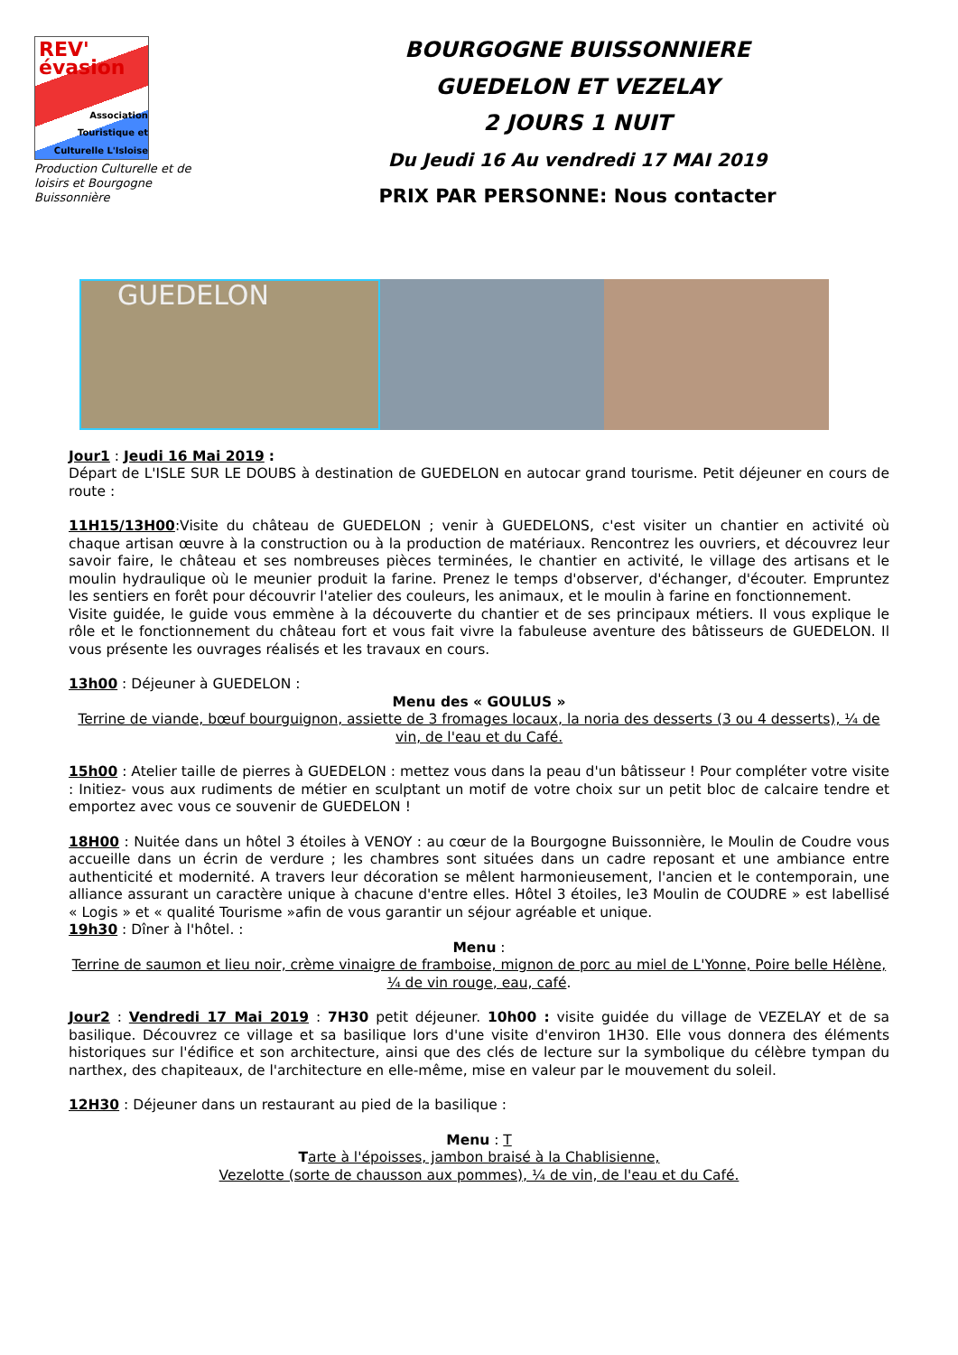REV' évasion
Association
Touristique et
Culturelle L'Isloise
Production Culturelle et de loisirs et Bourgogne Buissonnière
BOURGOGNE BUISSONNIERE
GUEDELON ET VEZELAY
2 JOURS 1 NUIT
Du Jeudi 16 Au vendredi 17 MAI 2019
PRIX PAR PERSONNE: Nous contacter
GUEDELON
Jour1 : Jeudi 16 Mai 2019 :
Départ de L'ISLE SUR LE DOUBS à destination de GUEDELON en autocar grand tourisme. Petit déjeuner en cours de route :
11H15/13H00:Visite du château de GUEDELON ; venir à GUEDELONS, c'est visiter un chantier en activité où chaque artisan œuvre à la construction ou à la production de matériaux. Rencontrez les ouvriers, et découvrez leur savoir faire, le château et ses nombreuses pièces terminées, le chantier en activité, le village des artisans et le moulin hydraulique où le meunier produit la farine. Prenez le temps d'observer, d'échanger, d'écouter. Empruntez les sentiers en forêt pour découvrir l'atelier des couleurs, les animaux, et le moulin à farine en fonctionnement.
Visite guidée, le guide vous emmène à la découverte du chantier et de ses principaux métiers. Il vous explique le rôle et le fonctionnement du château fort et vous fait vivre la fabuleuse aventure des bâtisseurs de GUEDELON. Il vous présente les ouvrages réalisés et les travaux en cours.
13h00 : Déjeuner à GUEDELON :
Menu des « GOULUS »
Terrine de viande, bœuf bourguignon, assiette de 3 fromages locaux, la noria des desserts (3 ou 4 desserts), ¼ de vin, de l'eau et du Café.
15h00 : Atelier taille de pierres à GUEDELON : mettez vous dans la peau d'un bâtisseur ! Pour compléter votre visite : Initiez- vous aux rudiments de métier en sculptant un motif de votre choix sur un petit bloc de calcaire tendre et emportez avec vous ce souvenir de GUEDELON !
18H00 : Nuitée dans un hôtel 3 étoiles à VENOY : au cœur de la Bourgogne Buissonnière, le Moulin de Coudre vous accueille dans un écrin de verdure ; les chambres sont situées dans un cadre reposant et une ambiance entre authenticité et modernité. A travers leur décoration se mêlent harmonieusement, l'ancien et le contemporain, une alliance assurant un caractère unique à chacune d'entre elles. Hôtel 3 étoiles, le3 Moulin de COUDRE » est labellisé « Logis » et « qualité Tourisme »afin de vous garantir un séjour agréable et unique.
19h30 : Dîner à l'hôtel. :
Menu :
Terrine de saumon et lieu noir, crème vinaigre de framboise, mignon de porc au miel de L'Yonne, Poire belle Hélène, ¼ de vin rouge, eau, café.
Jour2 : Vendredi 17 Mai 2019 : 7H30 petit déjeuner. 10h00 : visite guidée du village de VEZELAY et de sa basilique. Découvrez ce village et sa basilique lors d'une visite d'environ 1H30. Elle vous donnera des éléments historiques sur l'édifice et son architecture, ainsi que des clés de lecture sur la symbolique du célèbre tympan du narthex, des chapiteaux, de l'architecture en elle-même, mise en valeur par le mouvement du soleil.
12H30 : Déjeuner dans un restaurant au pied de la basilique :
Menu : T
Tarte à l'époisses, jambon braisé à la Chablisienne,
Vezelotte (sorte de chausson aux pommes), ¼ de vin, de l'eau et du Café.